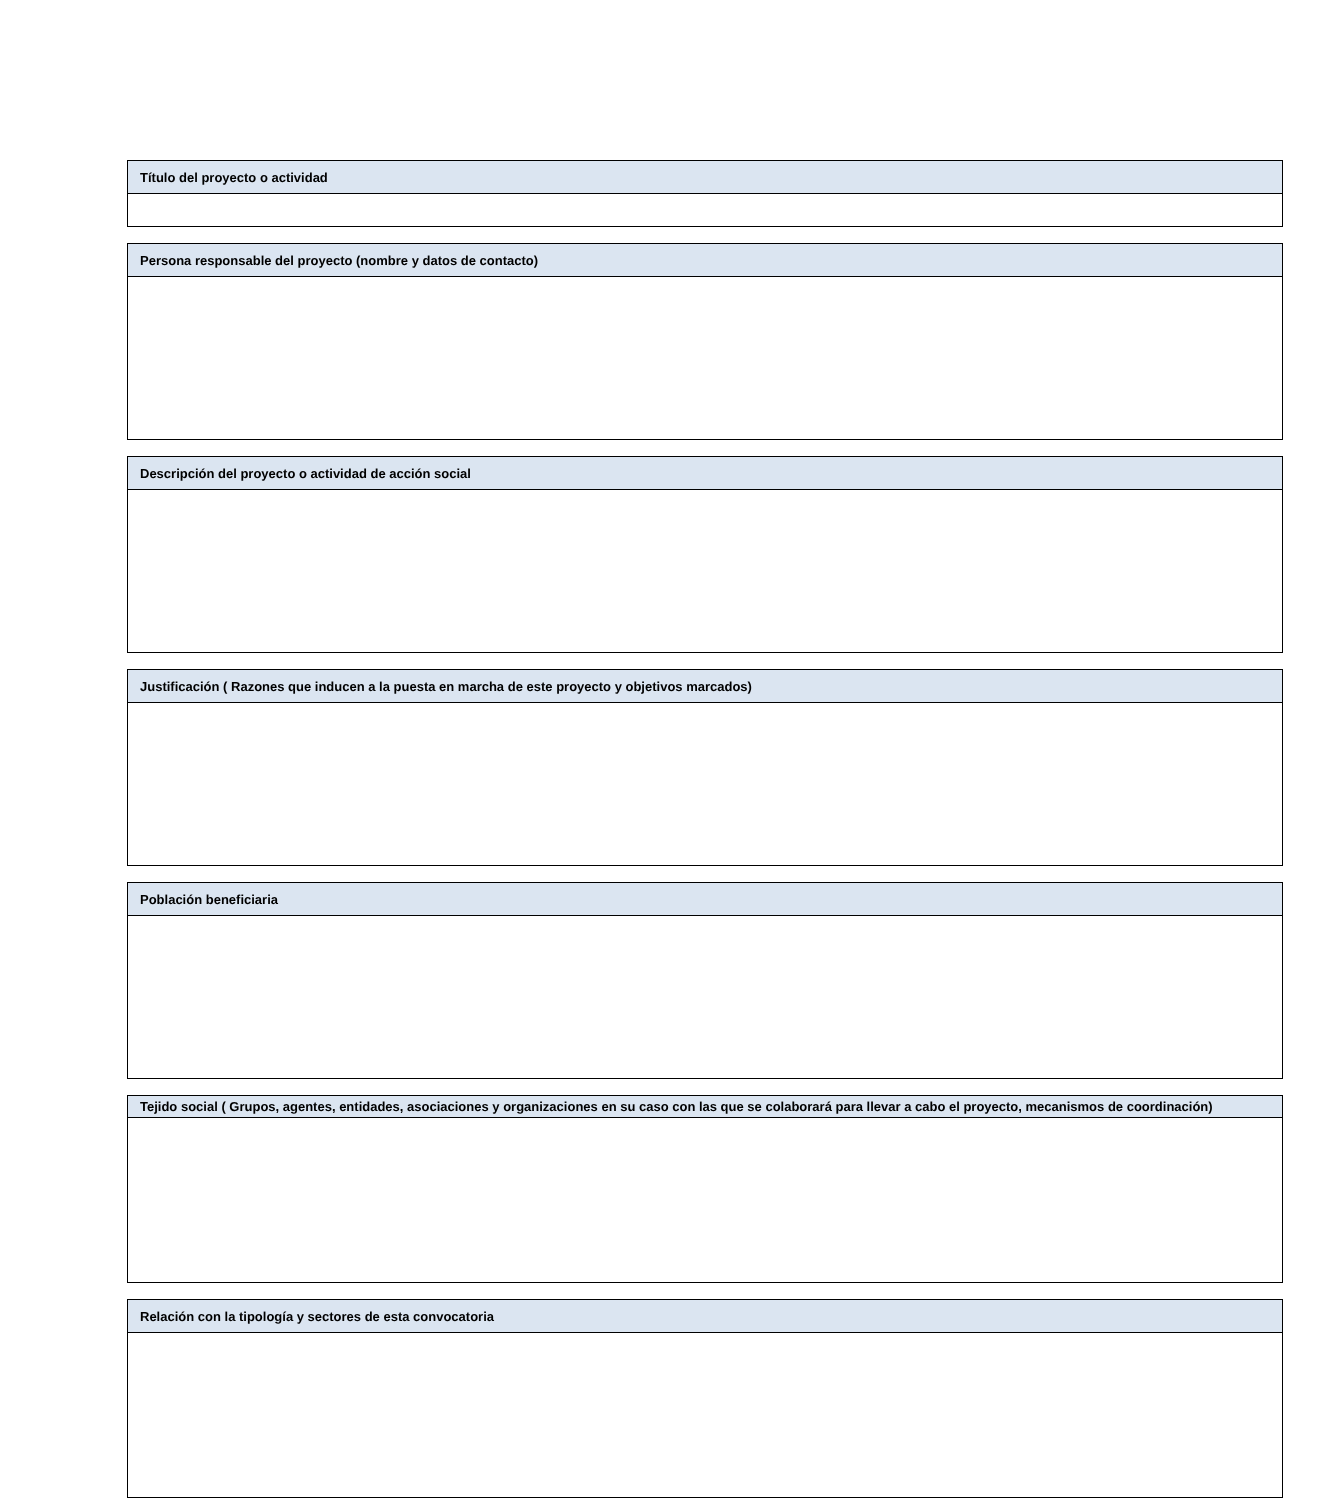| Título del proyecto o actividad |
| --- |
| Persona responsable del proyecto (nombre y datos de contacto) |
| --- |
| Descripción del proyecto o actividad de acción social |
| --- |
| Justificación ( Razones que inducen a la puesta en marcha de este proyecto y objetivos marcados) |
| --- |
| Población beneficiaria |
| --- |
| Tejido social ( Grupos, agentes, entidades, asociaciones y organizaciones en su caso con las que se colaborará para llevar a cabo el proyecto, mecanismos de coordinación) |
| --- |
| Relación con la tipología y sectores de esta convocatoria |
| --- |